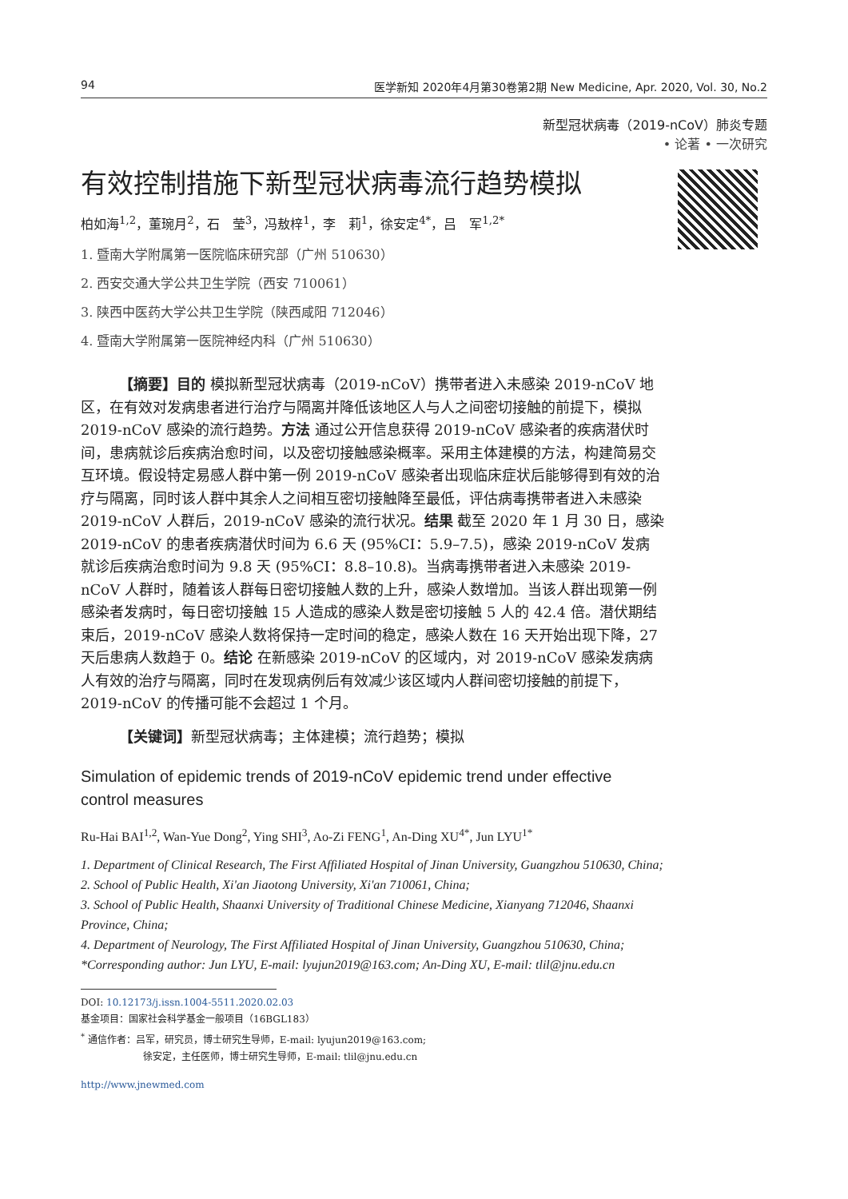94 医学新知 2020年4月第30卷第2期 New Medicine, Apr. 2020, Vol. 30, No.2
新型冠状病毒（2019-nCoV）肺炎专题
• 论著 • 一次研究
有效控制措施下新型冠状病毒流行趋势模拟
柏如海<sup>1,2</sup>，董琬月<sup>2</sup>，石　莹<sup>3</sup>，冯敖梓<sup>1</sup>，李　莉<sup>1</sup>，徐安定<sup>4*</sup>，吕　军<sup>1,2*</sup>
1. 暨南大学附属第一医院临床研究部（广州 510630）
2. 西安交通大学公共卫生学院（西安 710061）
3. 陕西中医药大学公共卫生学院（陕西咸阳 712046）
4. 暨南大学附属第一医院神经内科（广州 510630）
【摘要】目的 模拟新型冠状病毒（2019-nCoV）携带者进入未感染 2019-nCoV 地区，在有效对发病患者进行治疗与隔离并降低该地区人与人之间密切接触的前提下，模拟 2019-nCoV 感染的流行趋势。方法 通过公开信息获得 2019-nCoV 感染者的疾病潜伏时间，患病就诊后疾病治愈时间，以及密切接触感染概率。采用主体建模的方法，构建简易交互环境。假设特定易感人群中第一例 2019-nCoV 感染者出现临床症状后能够得到有效的治疗与隔离，同时该人群中其余人之间相互密切接触降至最低，评估病毒携带者进入未感染 2019-nCoV 人群后，2019-nCoV 感染的流行状况。结果 截至 2020 年 1 月 30 日，感染 2019-nCoV 的患者疾病潜伏时间为 6.6 天 (95%CI：5.9–7.5)，感染 2019-nCoV 发病就诊后疾病治愈时间为 9.8 天 (95%CI：8.8–10.8)。当病毒携带者进入未感染 2019-nCoV 人群时，随着该人群每日密切接触人数的上升，感染人数增加。当该人群出现第一例感染者发病时，每日密切接触 15 人造成的感染人数是密切接触 5 人的 42.4 倍。潜伏期结束后，2019-nCoV 感染人数将保持一定时间的稳定，感染人数在 16 天开始出现下降，27 天后患病人数趋于 0。结论 在新感染 2019-nCoV 的区域内，对 2019-nCoV 感染发病病人有效的治疗与隔离，同时在发现病例后有效减少该区域内人群间密切接触的前提下，2019-nCoV 的传播可能不会超过 1 个月。
【关键词】新型冠状病毒；主体建模；流行趋势；模拟
Simulation of epidemic trends of 2019-nCoV epidemic trend under effective
control measures
Ru-Hai BAI<sup>1,2</sup>, Wan-Yue Dong<sup>2</sup>, Ying SHI<sup>3</sup>, Ao-Zi FENG<sup>1</sup>, An-Ding XU<sup>4*</sup>, Jun LYU<sup>1*</sup>
1. Department of Clinical Research, The First Affiliated Hospital of Jinan University, Guangzhou 510630, China;
2. School of Public Health, Xi'an Jiaotong University, Xi'an 710061, China;
3. School of Public Health, Shaanxi University of Traditional Chinese Medicine, Xianyang 712046, Shaanxi Province, China;
4. Department of Neurology, The First Affiliated Hospital of Jinan University, Guangzhou 510630, China;
*Corresponding author: Jun LYU, E-mail: lyujun2019@163.com; An-Ding XU, E-mail: tlil@jnu.edu.cn
DOI: 10.12173/j.issn.1004-5511.2020.02.03
基金项目：国家社会科学基金一般项目（16BGL183）
<sup>*</sup> 通信作者：吕军，研究员，博士研究生导师，E-mail: lyujun2019@163.com;
徐安定，主任医师，博士研究生导师，E-mail: tlil@jnu.edu.cn
http://www.jnewmed.com